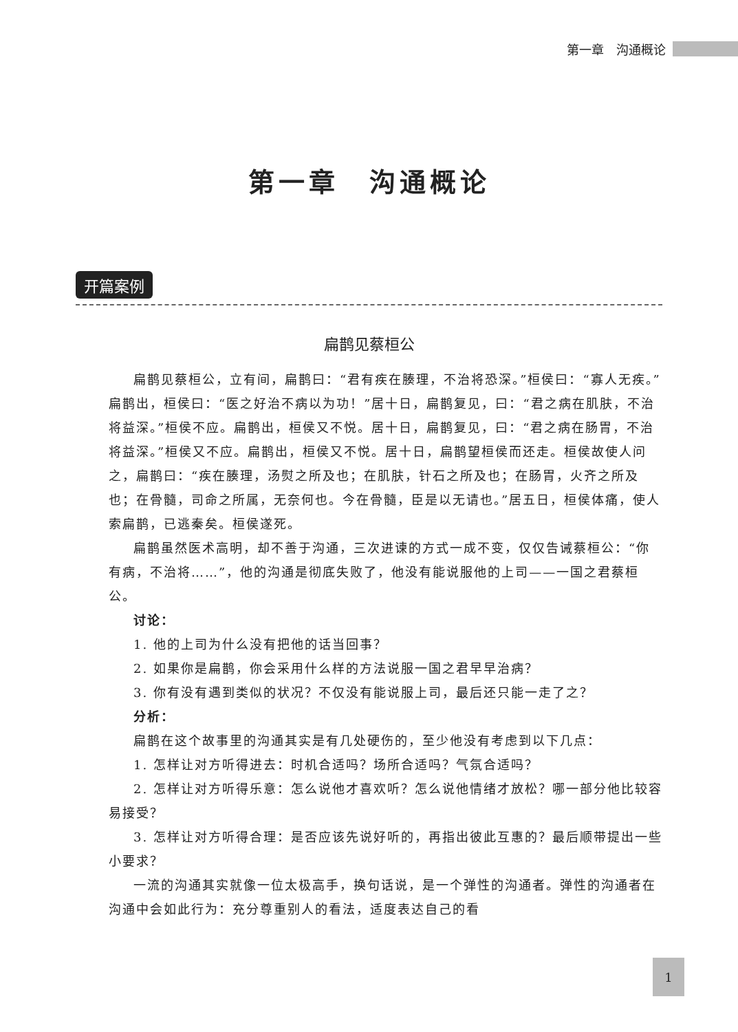第一章　沟通概论
第一章　沟通概论
开篇案例
扁鹊见蔡桓公
扁鹊见蔡桓公，立有间，扁鹊曰：“君有疾在腠理，不治将恐深。”桓侯曰：“寡人无疾。”扁鹊出，桓侯曰：“医之好治不病以为功！”居十日，扁鹊复见，曰：“君之病在肌肤，不治将益深。”桓侯不应。扁鹊出，桓侯又不悦。居十日，扁鹊复见，曰：“君之病在肠胃，不治将益深。”桓侯又不应。扁鹊出，桓侯又不悦。居十日，扁鹊望桓侯而还走。桓侯故使人问之，扁鹊曰：“疾在腠理，汤熨之所及也；在肌肤，针石之所及也；在肠胃，火齐之所及也；在骨髓，司命之所属，无奈何也。今在骨髓，臣是以无请也。”居五日，桓侯体痛，使人索扁鹊，已逃秦矣。桓侯遂死。
扁鹊虽然医术高明，却不善于沟通，三次进谏的方式一成不变，仅仅告诫蔡桓公：“你有病，不治将……”，他的沟通是彻底失败了，他没有能说服他的上司——一国之君蔡桓公。
讨论：
1. 他的上司为什么没有把他的话当回事？
2. 如果你是扁鹊，你会采用什么样的方法说服一国之君早早治病？
3. 你有没有遇到类似的状况？不仅没有能说服上司，最后还只能一走了之？
分析：
扁鹊在这个故事里的沟通其实是有几处硬伤的，至少他没有考虑到以下几点：
1. 怎样让对方听得进去：时机合适吗？场所合适吗？气氛合适吗？
2. 怎样让对方听得乐意：怎么说他才喜欢听？怎么说他情绪才放松？哪一部分他比较容易接受？
3. 怎样让对方听得合理：是否应该先说好听的，再指出彼此互惠的？最后顺带提出一些小要求？
一流的沟通其实就像一位太极高手，换句话说，是一个弹性的沟通者。弹性的沟通者在沟通中会如此行为：充分尊重别人的看法，适度表达自己的看
1